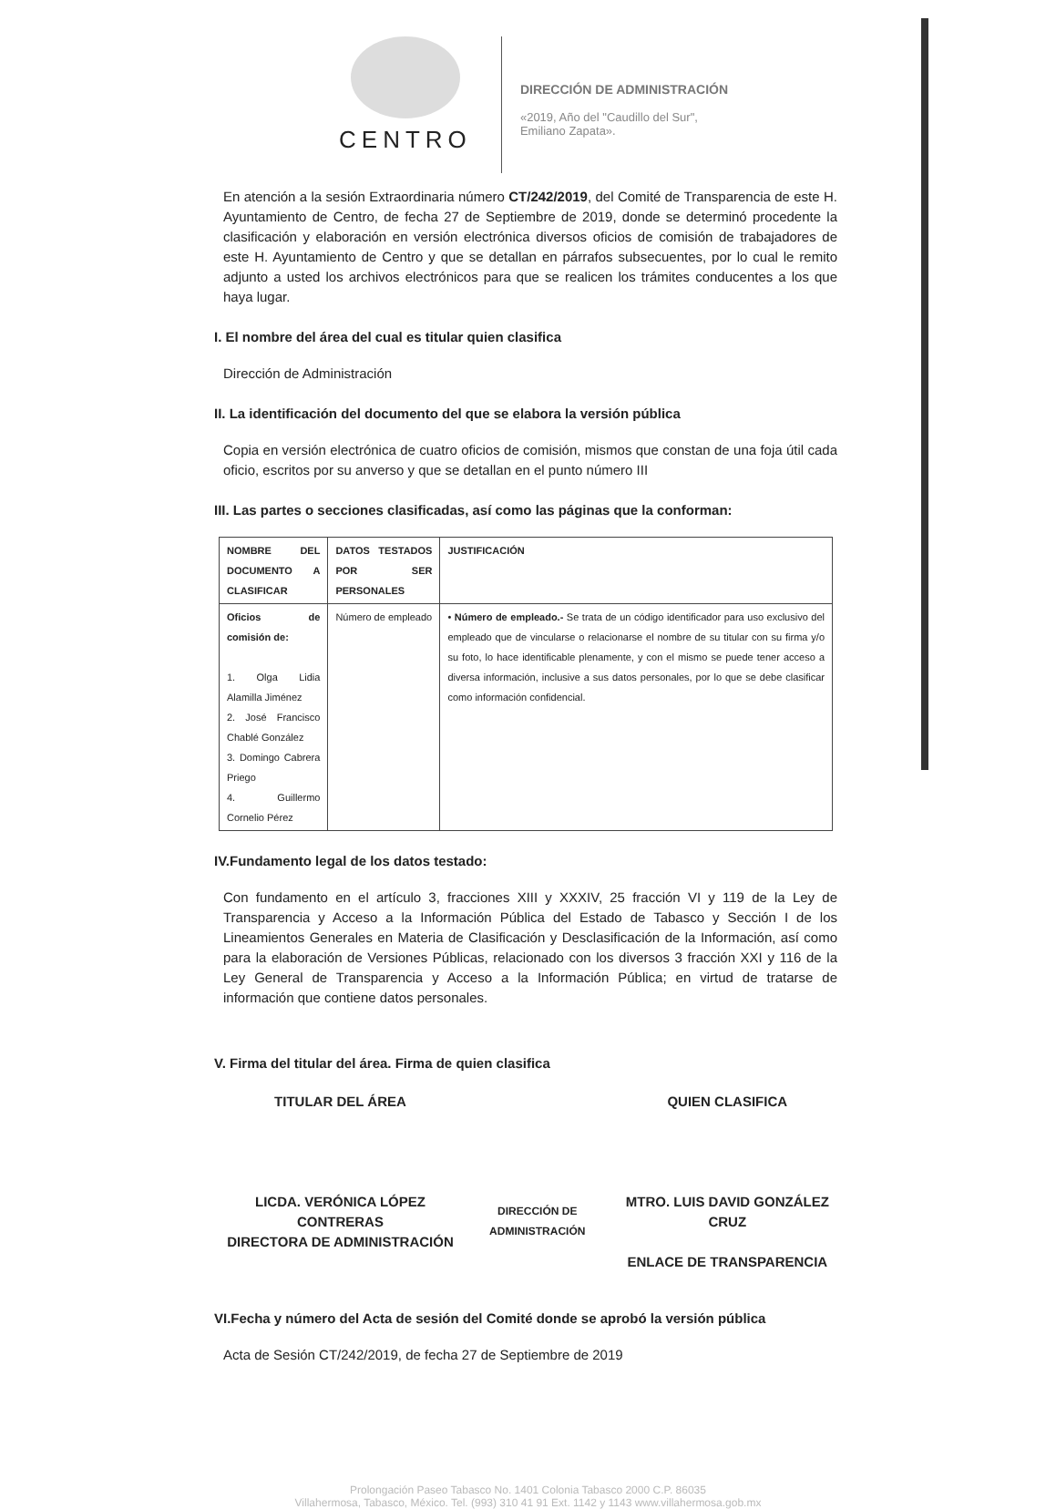CENTRO
DIRECCIÓN DE ADMINISTRACIÓN
«2019, Año del "Caudillo del Sur",
Emiliano Zapata».
En atención a la sesión Extraordinaria número CT/242/2019, del Comité de Transparencia de este H. Ayuntamiento de Centro, de fecha 27 de Septiembre de 2019, donde se determinó procedente la clasificación y elaboración en versión electrónica diversos oficios de comisión de trabajadores de este H. Ayuntamiento de Centro y que se detallan en párrafos subsecuentes, por lo cual le remito adjunto a usted los archivos electrónicos para que se realicen los trámites conducentes a los que haya lugar.
I. El nombre del área del cual es titular quien clasifica
Dirección de Administración
II. La identificación del documento del que se elabora la versión pública
Copia en versión electrónica de cuatro oficios de comisión, mismos que constan de una foja útil cada oficio, escritos por su anverso y que se detallan en el punto número III
III. Las partes o secciones clasificadas, así como las páginas que la conforman:
| NOMBRE DEL DOCUMENTO A CLASIFICAR | DATOS TESTADOS POR SER PERSONALES | JUSTIFICACIÓN |
| --- | --- | --- |
| Oficios de comisión de: 1. Olga Lidia Alamilla Jiménez 2. José Francisco Chablé González 3. Domingo Cabrera Priego 4. Guillermo Cornelio Pérez | Número de empleado | • Número de empleado.- Se trata de un código identificador para uso exclusivo del empleado que de vincularse o relacionarse el nombre de su titular con su firma y/o su foto, lo hace identificable plenamente, y con el mismo se puede tener acceso a diversa información, inclusive a sus datos personales, por lo que se debe clasificar como información confidencial. |
IV.Fundamento legal de los datos testado:
Con fundamento en el artículo 3, fracciones XIII y XXXIV, 25 fracción VI y 119 de la Ley de Transparencia y Acceso a la Información Pública del Estado de Tabasco y Sección I de los Lineamientos Generales en Materia de Clasificación y Desclasificación de la Información, así como para la elaboración de Versiones Públicas, relacionado con los diversos 3 fracción XXI y 116 de la Ley General de Transparencia y Acceso a la Información Pública; en virtud de tratarse de información que contiene datos personales.
V. Firma del titular del área. Firma de quien clasifica
TITULAR DEL ÁREA
LICDA. VERÓNICA LÓPEZ CONTRERAS
DIRECTORA DE ADMINISTRACIÓN
DIRECCIÓN DE ADMINISTRACIÓN
QUIEN CLASIFICA
MTRO. LUIS DAVID GONZÁLEZ CRUZ
ENLACE DE TRANSPARENCIA
VI.Fecha y número del Acta de sesión del Comité donde se aprobó la versión pública
Acta de Sesión CT/242/2019, de fecha 27 de Septiembre de 2019
Prolongación Paseo Tabasco No. 1401 Colonia Tabasco 2000 C.P. 86035
Villahermosa, Tabasco, México. Tel. (993) 310 41 91 Ext. 1142 y 1143 www.villahermosa.gob.mx